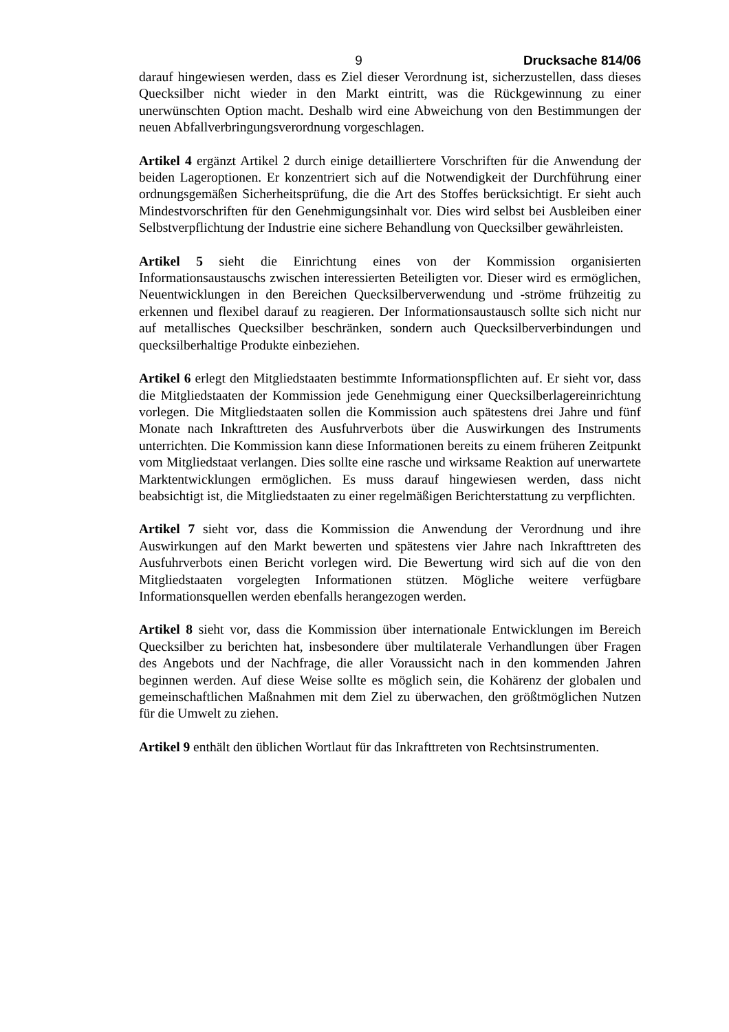9 Drucksache 814/06
darauf hingewiesen werden, dass es Ziel dieser Verordnung ist, sicherzustellen, dass dieses Quecksilber nicht wieder in den Markt eintritt, was die Rückgewinnung zu einer unerwünschten Option macht. Deshalb wird eine Abweichung von den Bestimmungen der neuen Abfallverbringungsverordnung vorgeschlagen.
Artikel 4 ergänzt Artikel 2 durch einige detailliertere Vorschriften für die Anwendung der beiden Lageroptionen. Er konzentriert sich auf die Notwendigkeit der Durchführung einer ordnungsgemäßen Sicherheitsprüfung, die die Art des Stoffes berücksichtigt. Er sieht auch Mindestvorschriften für den Genehmigungsinhalt vor. Dies wird selbst bei Ausbleiben einer Selbstverpflichtung der Industrie eine sichere Behandlung von Quecksilber gewährleisten.
Artikel 5 sieht die Einrichtung eines von der Kommission organisierten Informationsaustauschs zwischen interessierten Beteiligten vor. Dieser wird es ermöglichen, Neuentwicklungen in den Bereichen Quecksilberverwendung und -ströme frühzeitig zu erkennen und flexibel darauf zu reagieren. Der Informationsaustausch sollte sich nicht nur auf metallisches Quecksilber beschränken, sondern auch Quecksilberverbindungen und quecksilberhaltige Produkte einbeziehen.
Artikel 6 erlegt den Mitgliedstaaten bestimmte Informationspflichten auf. Er sieht vor, dass die Mitgliedstaaten der Kommission jede Genehmigung einer Quecksilberlagereinrichtung vorlegen. Die Mitgliedstaaten sollen die Kommission auch spätestens drei Jahre und fünf Monate nach Inkrafttreten des Ausfuhrverbots über die Auswirkungen des Instruments unterrichten. Die Kommission kann diese Informationen bereits zu einem früheren Zeitpunkt vom Mitgliedstaat verlangen. Dies sollte eine rasche und wirksame Reaktion auf unerwartete Marktentwicklungen ermöglichen. Es muss darauf hingewiesen werden, dass nicht beabsichtigt ist, die Mitgliedstaaten zu einer regelmäßigen Berichterstattung zu verpflichten.
Artikel 7 sieht vor, dass die Kommission die Anwendung der Verordnung und ihre Auswirkungen auf den Markt bewerten und spätestens vier Jahre nach Inkrafttreten des Ausfuhrverbots einen Bericht vorlegen wird. Die Bewertung wird sich auf die von den Mitgliedstaaten vorgelegten Informationen stützen. Mögliche weitere verfügbare Informationsquellen werden ebenfalls herangezogen werden.
Artikel 8 sieht vor, dass die Kommission über internationale Entwicklungen im Bereich Quecksilber zu berichten hat, insbesondere über multilaterale Verhandlungen über Fragen des Angebots und der Nachfrage, die aller Voraussicht nach in den kommenden Jahren beginnen werden. Auf diese Weise sollte es möglich sein, die Kohärenz der globalen und gemeinschaftlichen Maßnahmen mit dem Ziel zu überwachen, den größtmöglichen Nutzen für die Umwelt zu ziehen.
Artikel 9 enthält den üblichen Wortlaut für das Inkrafttreten von Rechtsinstrumenten.